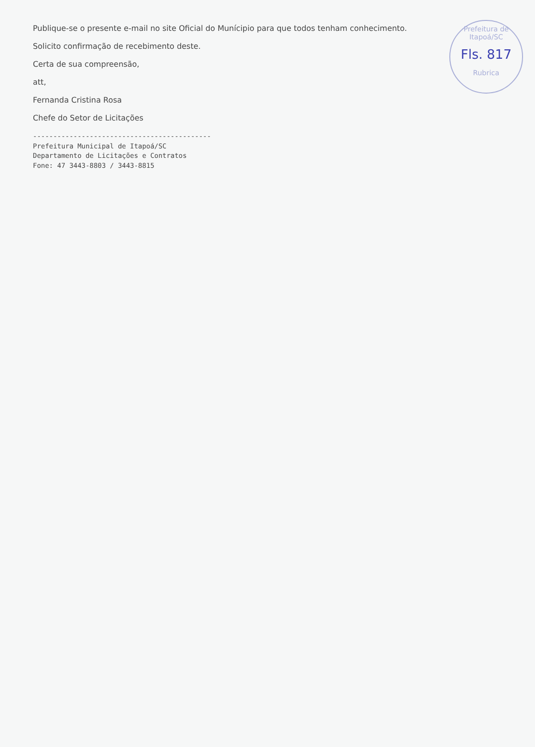Publique-se o presente e-mail no site Oficial do Munícipio para que todos tenham conhecimento.
Solicito confirmação de recebimento deste.
Certa de sua compreensão,
att,
Fernanda Cristina Rosa
Chefe do Setor de Licitações
--------------------------------------------
Prefeitura Municipal de Itapoá/SC
Departamento de Licitações e Contratos
Fone: 47 3443-8803 / 3443-8815
Prefeitura de Itapoá/SC
Fls. 817
Rubrica